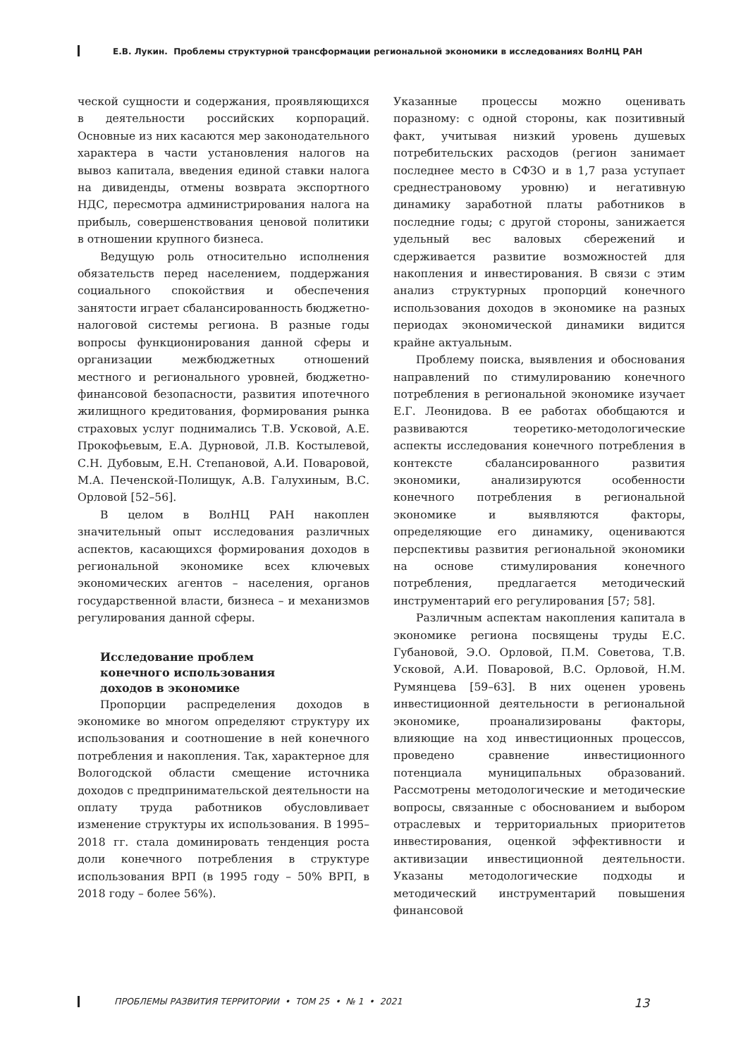Е.В. Лукин. Проблемы структурной трансформации региональной экономики в исследованиях ВолНЦ РАН
ческой сущности и содержания, проявляющихся в деятельности российских корпораций. Основные из них касаются мер законодательного характера в части установления налогов на вывоз капитала, введения единой ставки налога на дивиденды, отмены возврата экспортного НДС, пересмотра администрирования налога на прибыль, совершенствования ценовой политики в отношении крупного бизнеса.
Ведущую роль относительно исполнения обязательств перед населением, поддержания социального спокойствия и обеспечения занятости играет сбалансированность бюджетно-налоговой системы региона. В разные годы вопросы функционирования данной сферы и организации межбюджетных отношений местного и регионального уровней, бюджетно-финансовой безопасности, развития ипотечного жилищного кредитования, формирования рынка страховых услуг поднимались Т.В. Усковой, А.Е. Прокофьевым, Е.А. Дурновой, Л.В. Костылевой, С.Н. Дубовым, Е.Н. Степановой, А.И. Поваровой, М.А. Печенской-Полищук, А.В. Галухиным, В.С. Орловой [52–56].
В целом в ВолНЦ РАН накоплен значительный опыт исследования различных аспектов, касающихся формирования доходов в региональной экономике всех ключевых экономических агентов – населения, органов государственной власти, бизнеса – и механизмов регулирования данной сферы.
Исследование проблем
конечного использования
доходов в экономике
Пропорции распределения доходов в экономике во многом определяют структуру их использования и соотношение в ней конечного потребления и накопления. Так, характерное для Вологодской области смещение источника доходов с предпринимательской деятельности на оплату труда работников обусловливает изменение структуры их использования. В 1995–2018 гг. стала доминировать тенденция роста доли конечного потребления в структуре использования ВРП (в 1995 году – 50% ВРП, в 2018 году – более 56%).
Указанные процессы можно оценивать поразному: с одной стороны, как позитивный факт, учитывая низкий уровень душевых потребительских расходов (регион занимает последнее место в СФЗО и в 1,7 раза уступает среднестрановому уровню) и негативную динамику заработной платы работников в последние годы; с другой стороны, занижается удельный вес валовых сбережений и сдерживается развитие возможностей для накопления и инвестирования. В связи с этим анализ структурных пропорций конечного использования доходов в экономике на разных периодах экономической динамики видится крайне актуальным.
Проблему поиска, выявления и обоснования направлений по стимулированию конечного потребления в региональной экономике изучает Е.Г. Леонидова. В ее работах обобщаются и развиваются теоретико-методологические аспекты исследования конечного потребления в контексте сбалансированного развития экономики, анализируются особенности конечного потребления в региональной экономике и выявляются факторы, определяющие его динамику, оцениваются перспективы развития региональной экономики на основе стимулирования конечного потребления, предлагается методический инструментарий его регулирования [57; 58].
Различным аспектам накопления капитала в экономике региона посвящены труды Е.С. Губановой, Э.О. Орловой, П.М. Советова, Т.В. Усковой, А.И. Поваровой, В.С. Орловой, Н.М. Румянцева [59–63]. В них оценен уровень инвестиционной деятельности в региональной экономике, проанализированы факторы, влияющие на ход инвестиционных процессов, проведено сравнение инвестиционного потенциала муниципальных образований. Рассмотрены методологические и методические вопросы, связанные с обоснованием и выбором отраслевых и территориальных приоритетов инвестирования, оценкой эффективности и активизации инвестиционной деятельности. Указаны методологические подходы и методический инструментарий повышения финансовой
ПРОБЛЕМЫ РАЗВИТИЯ ТЕРРИТОРИИ • ТОМ 25 • № 1 • 2021 13